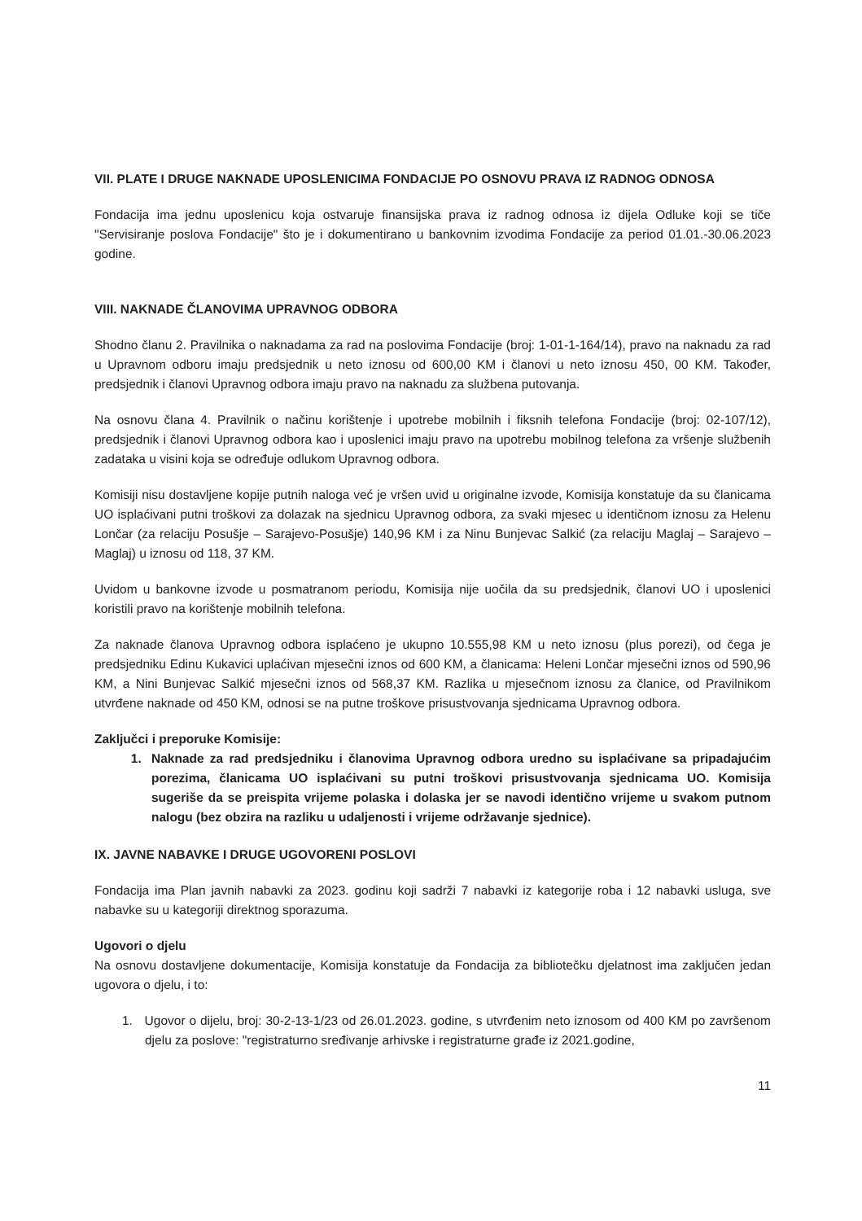VII. PLATE I DRUGE NAKNADE UPOSLENICIMA FONDACIJE PO OSNOVU PRAVA IZ RADNOG ODNOSA
Fondacija ima jednu uposlenicu koja ostvaruje finansijska prava iz radnog odnosa iz dijela Odluke koji se tiče "Servisiranje poslova Fondacije" što je i dokumentirano u bankovnim izvodima Fondacije za period 01.01.-30.06.2023 godine.
VIII. NAKNADE ČLANOVIMA UPRAVNOG ODBORA
Shodno članu 2. Pravilnika o naknadama za rad na poslovima Fondacije (broj: 1-01-1-164/14), pravo na naknadu za rad u Upravnom odboru imaju predsjednik u neto iznosu od 600,00 KM i članovi u neto iznosu 450, 00 KM. Također, predsjednik i članovi Upravnog odbora imaju pravo na naknadu za službena putovanja.
Na osnovu člana 4. Pravilnik o načinu korištenje i upotrebe mobilnih i fiksnih telefona Fondacije (broj: 02-107/12), predsjednik i članovi Upravnog odbora kao i uposlenici imaju pravo na upotrebu mobilnog telefona za vršenje službenih zadataka u visini koja se određuje odlukom Upravnog odbora.
Komisiji nisu dostavljene kopije putnih naloga već je vršen uvid u originalne izvode, Komisija konstatuje da su članicama UO isplaćivani putni troškovi za dolazak na sjednicu Upravnog odbora, za svaki mjesec u identičnom iznosu za Helenu Lončar (za relaciju Posušje – Sarajevo-Posušje) 140,96 KM i za Ninu Bunjevac Salkić (za relaciju Maglaj – Sarajevo – Maglaj) u iznosu od 118, 37 KM.
Uvidom u bankovne izvode u posmatranom periodu, Komisija nije uočila da su predsjednik, članovi UO i uposlenici koristili pravo na korištenje mobilnih telefona.
Za naknade članova Upravnog odbora isplaćeno je ukupno 10.555,98 KM u neto iznosu (plus porezi), od čega je predsjedniku Edinu Kukavici uplaćivan mjesečni iznos od 600 KM, a članicama: Heleni Lončar mjesečni iznos od 590,96 KM, a Nini Bunjevac Salkić mjesečni iznos od 568,37 KM. Razlika u mjesečnom iznosu za članice, od Pravilnikom utvrđene naknade od 450 KM, odnosi se na putne troškove prisustvovanja sjednicama Upravnog odbora.
Zaključci i preporuke Komisije:
1. Naknade za rad predsjedniku i članovima Upravnog odbora uredno su isplaćivane sa pripadajućim porezima, članicama UO isplaćivani su putni troškovi prisustvovanja sjednicama UO. Komisija sugeriše da se preispita vrijeme polaska i dolaska jer se navodi identično vrijeme u svakom putnom nalogu (bez obzira na razliku u udaljenosti i vrijeme održavanje sjednice).
IX. JAVNE NABAVKE I DRUGE UGOVORENI POSLOVI
Fondacija ima Plan javnih nabavki za 2023. godinu koji sadrži 7 nabavki iz kategorije roba i 12 nabavki usluga, sve nabavke su u kategoriji direktnog sporazuma.
Ugovori o djelu
Na osnovu dostavljene dokumentacije, Komisija konstatuje da Fondacija za bibliotečku djelatnost ima zaključen jedan ugovora o djelu, i to:
1. Ugovor o dijelu, broj: 30-2-13-1/23 od 26.01.2023. godine, s utvrđenim neto iznosom od 400 KM po završenom djelu za poslove: "registraturno sređivanje arhivske i registraturne građe iz 2021.godine,
11